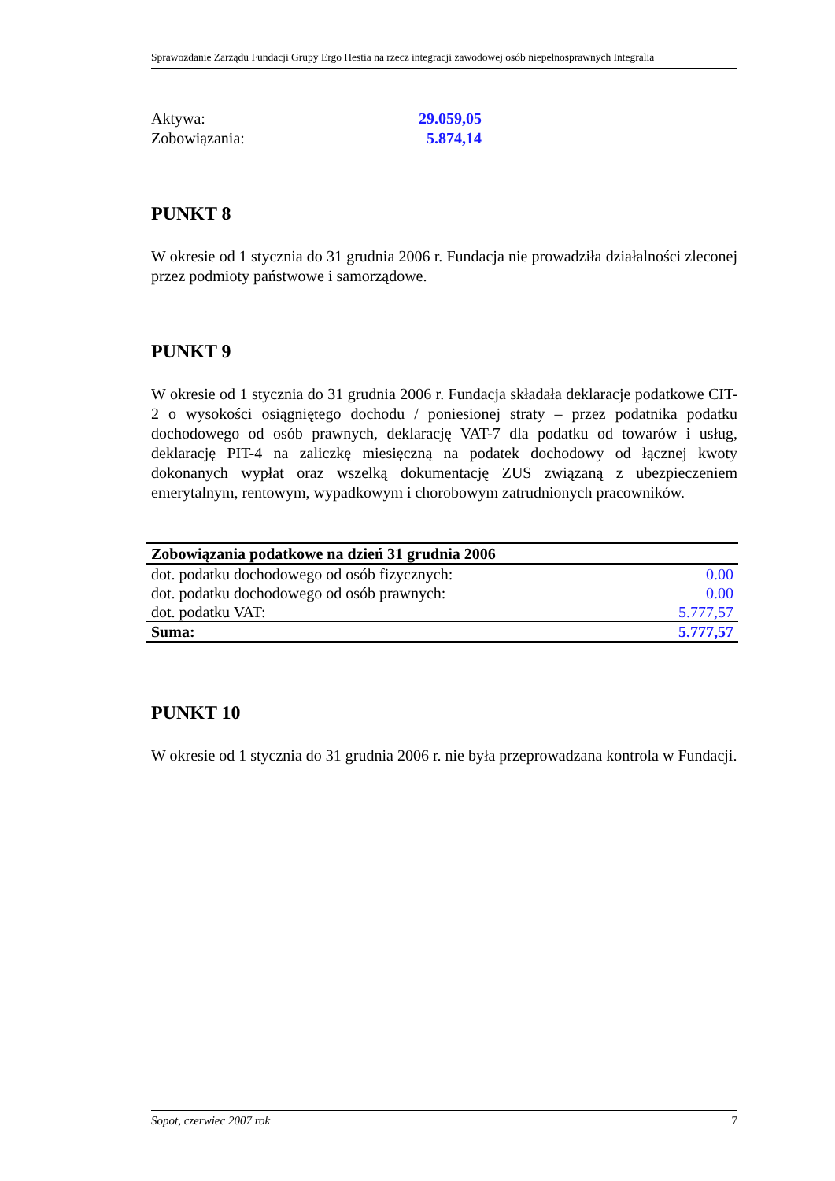Sprawozdanie Zarządu Fundacji Grupy Ergo Hestia na rzecz integracji zawodowej osób niepełnosprawnych Integralia
Aktywa: 29.059,05
Zobowiązania: 5.874,14
PUNKT 8
W okresie od 1 stycznia do 31 grudnia 2006 r. Fundacja nie prowadziła działalności zleconej przez podmioty państwowe i samorządowe.
PUNKT 9
W okresie od 1 stycznia do 31 grudnia 2006 r. Fundacja składała deklaracje podatkowe CIT-2 o wysokości osiągniętego dochodu / poniesionej straty – przez podatnika podatku dochodowego od osób prawnych, deklarację VAT-7 dla podatku od towarów i usług, deklarację PIT-4 na zaliczkę miesięczną na podatek dochodowy od łącznej kwoty dokonanych wypłat oraz wszelką dokumentację ZUS związaną z ubezpieczeniem emerytalnym, rentowym, wypadkowym i chorobowym zatrudnionych pracowników.
| Zobowiązania podatkowe na dzień 31 grudnia 2006 | |
| --- | --- |
| dot. podatku dochodowego od osób fizycznych: | 0.00 |
| dot. podatku dochodowego od osób prawnych: | 0.00 |
| dot. podatku VAT: | 5.777,57 |
| Suma: | 5.777,57 |
PUNKT 10
W okresie od 1 stycznia do 31 grudnia 2006 r. nie była przeprowadzana kontrola w Fundacji.
Sopot, czerwiec 2007 rok 7